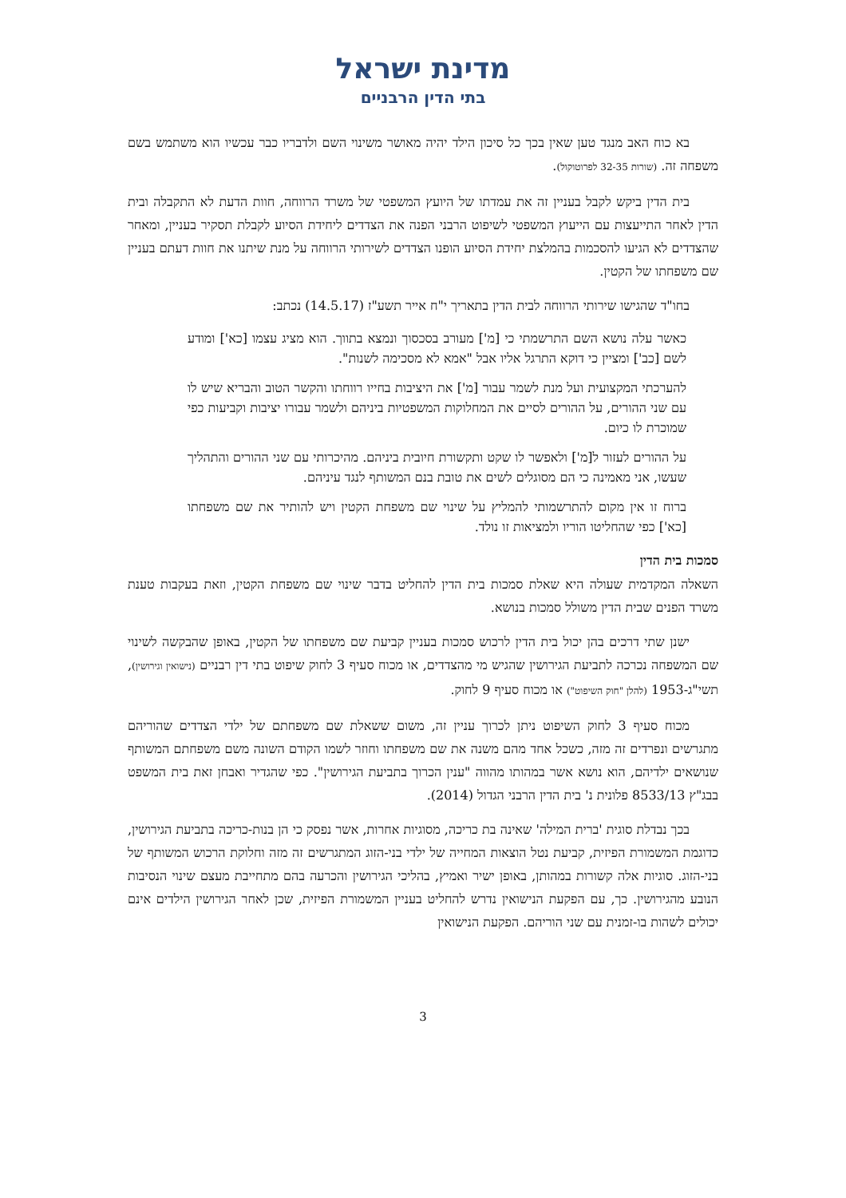מדינת ישראל
בתי הדין הרבניים
בא כוח האב מנגד טען שאין בכך כל סיכון הילד יהיה מאושר משינוי השם ולדבריו כבר עכשיו הוא משתמש בשם משפחה זה. (שורות 32-35 לפרוטוקול).
בית הדין ביקש לקבל בעניין זה את עמדתו של היועץ המשפטי של משרד הרווחה, חוות הדעת לא התקבלה ובית הדין לאחר התייעצות עם הייעוץ המשפטי לשיפוט הרבני הפנה את הצדדים ליחידת הסיוע לקבלת תסקיר בעניין, ומאחר שהצדדים לא הגיעו להסכמות בהמלצת יחידת הסיוע הופנו הצדדים לשירותי הרווחה על מנת שיתנו את חוות דעתם בעניין שם משפחתו של הקטין.
בחו"ד שהגישו שירותי הרווחה לבית הדין בתאריך י"ח אייר תשע"ז (14.5.17) נכתב:
כאשר עלה נושא השם התרשמתי כי [מ'] מעורב בסכסוך ונמצא בתווך. הוא מציג עצמו [כא'] ומודע לשם [כב'] ומציין כי דוקא התרגל אליו אבל "אמא לא מסכימה לשנות".
להערכתי המקצועית ועל מנת לשמר עבור [מ'] את היציבות בחייו רווחתו והקשר הטוב והבריא שיש לו עם שני ההורים, על ההורים לסיים את המחלוקות המשפטיות ביניהם ולשמר עבורו יציבות וקביעות כפי שמוכרת לו כיום.
על ההורים לעזור ל[מ'] ולאפשר לו שקט ותקשורת חיובית ביניהם. מהיכרותי עם שני ההורים והתהליך שעשו, אני מאמינה כי הם מסוגלים לשים את טובת בנם המשותף לנגד עיניהם.
ברוח זו אין מקום להתרשמותי להמליץ על שינוי שם משפחת הקטין ויש להותיר את שם משפחתו [כא'] כפי שהחליטו הוריו ולמציאות זו נולד.
סמכות בית הדין
השאלה המקדמית שעולה היא שאלת סמכות בית הדין להחליט בדבר שינוי שם משפחת הקטין, וזאת בעקבות טענת משרד הפנים שבית הדין משולל סמכות בנושא.
ישנן שתי דרכים בהן יכול בית הדין לרכוש סמכות בעניין קביעת שם משפחתו של הקטין, באופן שהבקשה לשינוי שם המשפחה נכרכה לתביעת הגירושין שהגיש מי מהצדדים, או מכוח סעיף 3 לחוק שיפוט בתי דין רבניים (נישואין וגירושין), תשי"ג-1953 (להלן "חוק השיפוט") או מכוח סעיף 9 לחוק.
מכוח סעיף 3 לחוק השיפוט ניתן לכרוך עניין זה, משום ששאלת שם משפחתם של ילדי הצדדים שהוריהם מתגרשים ונפרדים זה מזה, כשכל אחד מהם משנה את שם משפחתו וחוזר לשמו הקודם השונה משם משפחתם המשותף שנושאים ילדיהם, הוא נושא אשר במהותו מהווה "ענין הכרוך בתביעת הגירושין". כפי שהגדיר ואבחן זאת בית המשפט בבג"ץ 8533/13 פלונית נ' בית הדין הרבני הגדול (2014).
בכך נבדלת סוגית 'ברית המילה' שאינה בת כריכה, מסוגיות אחרות, אשר נפסק כי הן בנות-כריכה בתביעת הגירושין, כדוגמת המשמורת הפיזית, קביעת נטל הוצאות המחייה של ילדי בני-הזוג המתגרשים זה מזה וחלוקת הרכוש המשותף של בני-הזוג. סוגיות אלה קשורות במהותן, באופן ישיר ואמיץ, בהליכי הגירושין והכרעה בהם מתחייבת מעצם שינוי הנסיבות הנובע מהגירושין. כך, עם הפקעת הנישואין נדרש להחליט בעניין המשמורת הפיזית, שכן לאחר הגירושין הילדים אינם יכולים לשהות בו-זמנית עם שני הוריהם. הפקעת הנישואין
3